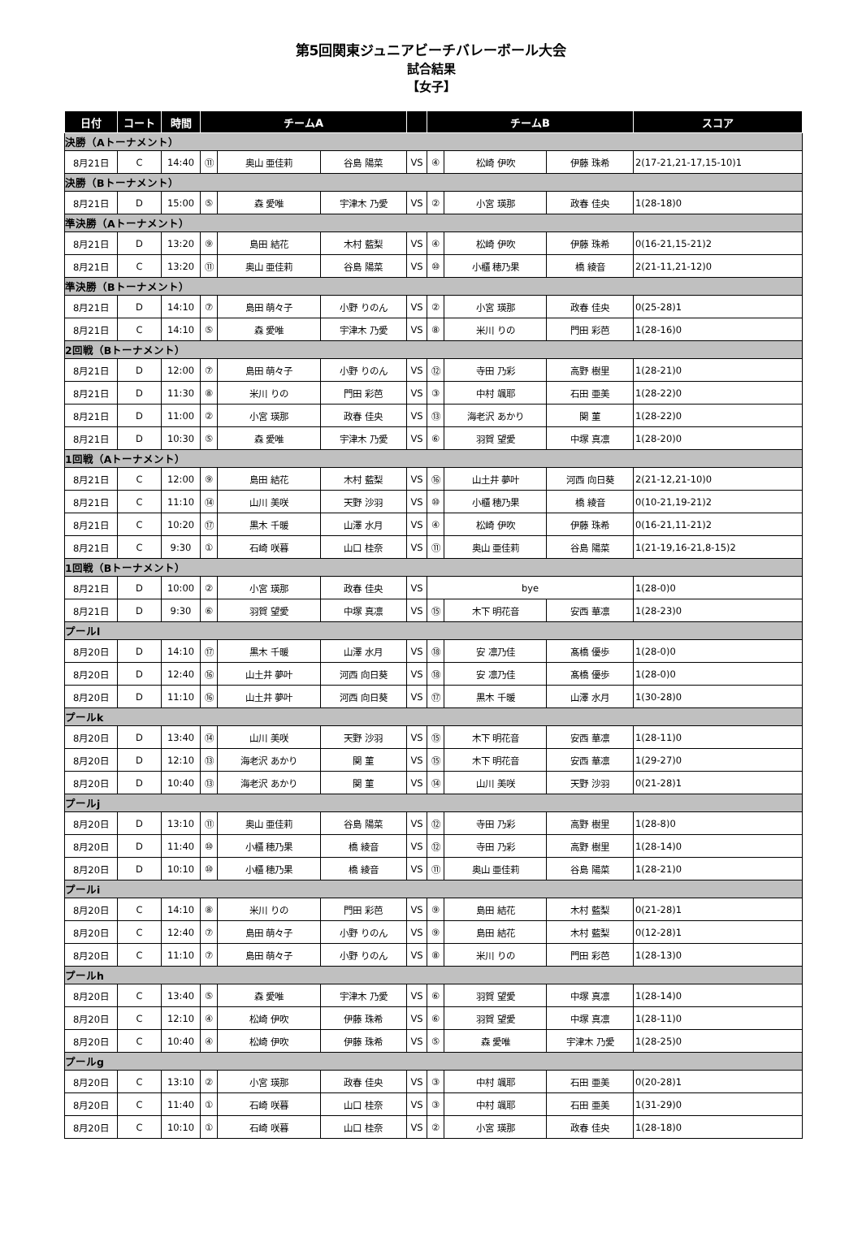第5回関東ジュニアビーチバレーボール大会
試合結果
【女子】
| 日付 | コート | 時間 | チームA | | | | チームB | | | スコア |
| --- | --- | --- | --- | --- | --- | --- | --- | --- | --- | --- |
| 決勝（Aトーナメント） | | | | | | | | | | |
| 8月21日 | C | 14:40 | ⑪ | 奥山 亜佳莉 | 谷島 陽菜 | VS | ④ | 松崎 伊吹 | 伊藤 珠希 | 2(17-21,21-17,15-10)1 |
| 決勝（Bトーナメント） | | | | | | | | | | |
| 8月21日 | D | 15:00 | ⑤ | 森 愛唯 | 宇津木 乃愛 | VS | ② | 小宮 瑛那 | 政春 佳央 | 1(28-18)0 |
| 準決勝（Aトーナメント） | | | | | | | | | | |
| 8月21日 | D | 13:20 | ⑨ | 島田 結花 | 木村 藍梨 | VS | ④ | 松崎 伊吹 | 伊藤 珠希 | 0(16-21,15-21)2 |
| 8月21日 | C | 13:20 | ⑪ | 奥山 亜佳莉 | 谷島 陽菜 | VS | ⑩ | 小櫃 穂乃果 | 橋 綾音 | 2(21-11,21-12)0 |
| 準決勝（Bトーナメント） | | | | | | | | | | |
| 8月21日 | D | 14:10 | ⑦ | 島田 萌々子 | 小野 りのん | VS | ② | 小宮 瑛那 | 政春 佳央 | 0(25-28)1 |
| 8月21日 | C | 14:10 | ⑤ | 森 愛唯 | 宇津木 乃愛 | VS | ⑧ | 米川 りの | 門田 彩芭 | 1(28-16)0 |
| 2回戦（Bトーナメント） | | | | | | | | | | |
| 8月21日 | D | 12:00 | ⑦ | 島田 萌々子 | 小野 りのん | VS | ⑫ | 寺田 乃彩 | 高野 樹里 | 1(28-21)0 |
| 8月21日 | D | 11:30 | ⑧ | 米川 りの | 門田 彩芭 | VS | ③ | 中村 颯耶 | 石田 亜美 | 1(28-22)0 |
| 8月21日 | D | 11:00 | ② | 小宮 瑛那 | 政春 佳央 | VS | ⑬ | 海老沢 あかり | 関 菫 | 1(28-22)0 |
| 8月21日 | D | 10:30 | ⑤ | 森 愛唯 | 宇津木 乃愛 | VS | ⑥ | 羽賀 望愛 | 中塚 真凛 | 1(28-20)0 |
| 1回戦（Aトーナメント） | | | | | | | | | | |
| 8月21日 | C | 12:00 | ⑨ | 島田 結花 | 木村 藍梨 | VS | ⑯ | 山土井 夢叶 | 河西 向日葵 | 2(21-12,21-10)0 |
| 8月21日 | C | 11:10 | ⑭ | 山川 美咲 | 天野 沙羽 | VS | ⑩ | 小櫃 穂乃果 | 橋 綾音 | 0(10-21,19-21)2 |
| 8月21日 | C | 10:20 | ⑰ | 黒木 千暖 | 山澤 水月 | VS | ④ | 松崎 伊吹 | 伊藤 珠希 | 0(16-21,11-21)2 |
| 8月21日 | C | 9:30 | ① | 石崎 咲暮 | 山口 桂奈 | VS | ⑪ | 奥山 亜佳莉 | 谷島 陽菜 | 1(21-19,16-21,8-15)2 |
| 1回戦（Bトーナメント） | | | | | | | | | | |
| 8月21日 | D | 10:00 | ② | 小宮 瑛那 | 政春 佳央 | VS | bye | | | 1(28-0)0 |
| 8月21日 | D | 9:30 | ⑥ | 羽賀 望愛 | 中塚 真凛 | VS | ⑮ | 木下 明花音 | 安西 華凛 | 1(28-23)0 |
| プールl | | | | | | | | | | |
| 8月20日 | D | 14:10 | ⑰ | 黒木 千暖 | 山澤 水月 | VS | ⑱ | 安 凛乃佳 | 髙橋 優歩 | 1(28-0)0 |
| 8月20日 | D | 12:40 | ⑯ | 山土井 夢叶 | 河西 向日葵 | VS | ⑱ | 安 凛乃佳 | 髙橋 優歩 | 1(28-0)0 |
| 8月20日 | D | 11:10 | ⑯ | 山土井 夢叶 | 河西 向日葵 | VS | ⑰ | 黒木 千暖 | 山澤 水月 | 1(30-28)0 |
| プールk | | | | | | | | | | |
| 8月20日 | D | 13:40 | ⑭ | 山川 美咲 | 天野 沙羽 | VS | ⑮ | 木下 明花音 | 安西 華凛 | 1(28-11)0 |
| 8月20日 | D | 12:10 | ⑬ | 海老沢 あかり | 関 菫 | VS | ⑮ | 木下 明花音 | 安西 華凛 | 1(29-27)0 |
| 8月20日 | D | 10:40 | ⑬ | 海老沢 あかり | 関 菫 | VS | ⑭ | 山川 美咲 | 天野 沙羽 | 0(21-28)1 |
| プールj | | | | | | | | | | |
| 8月20日 | D | 13:10 | ⑪ | 奥山 亜佳莉 | 谷島 陽菜 | VS | ⑫ | 寺田 乃彩 | 高野 樹里 | 1(28-8)0 |
| 8月20日 | D | 11:40 | ⑩ | 小櫃 穂乃果 | 橋 綾音 | VS | ⑫ | 寺田 乃彩 | 高野 樹里 | 1(28-14)0 |
| 8月20日 | D | 10:10 | ⑩ | 小櫃 穂乃果 | 橋 綾音 | VS | ⑪ | 奥山 亜佳莉 | 谷島 陽菜 | 1(28-21)0 |
| プールi | | | | | | | | | | |
| 8月20日 | C | 14:10 | ⑧ | 米川 りの | 門田 彩芭 | VS | ⑨ | 島田 結花 | 木村 藍梨 | 0(21-28)1 |
| 8月20日 | C | 12:40 | ⑦ | 島田 萌々子 | 小野 りのん | VS | ⑨ | 島田 結花 | 木村 藍梨 | 0(12-28)1 |
| 8月20日 | C | 11:10 | ⑦ | 島田 萌々子 | 小野 りのん | VS | ⑧ | 米川 りの | 門田 彩芭 | 1(28-13)0 |
| プールh | | | | | | | | | | |
| 8月20日 | C | 13:40 | ⑤ | 森 愛唯 | 宇津木 乃愛 | VS | ⑥ | 羽賀 望愛 | 中塚 真凛 | 1(28-14)0 |
| 8月20日 | C | 12:10 | ④ | 松崎 伊吹 | 伊藤 珠希 | VS | ⑥ | 羽賀 望愛 | 中塚 真凛 | 1(28-11)0 |
| 8月20日 | C | 10:40 | ④ | 松崎 伊吹 | 伊藤 珠希 | VS | ⑤ | 森 愛唯 | 宇津木 乃愛 | 1(28-25)0 |
| プールg | | | | | | | | | | |
| 8月20日 | C | 13:10 | ② | 小宮 瑛那 | 政春 佳央 | VS | ③ | 中村 颯耶 | 石田 亜美 | 0(20-28)1 |
| 8月20日 | C | 11:40 | ① | 石崎 咲暮 | 山口 桂奈 | VS | ③ | 中村 颯耶 | 石田 亜美 | 1(31-29)0 |
| 8月20日 | C | 10:10 | ① | 石崎 咲暮 | 山口 桂奈 | VS | ② | 小宮 瑛那 | 政春 佳央 | 1(28-18)0 |